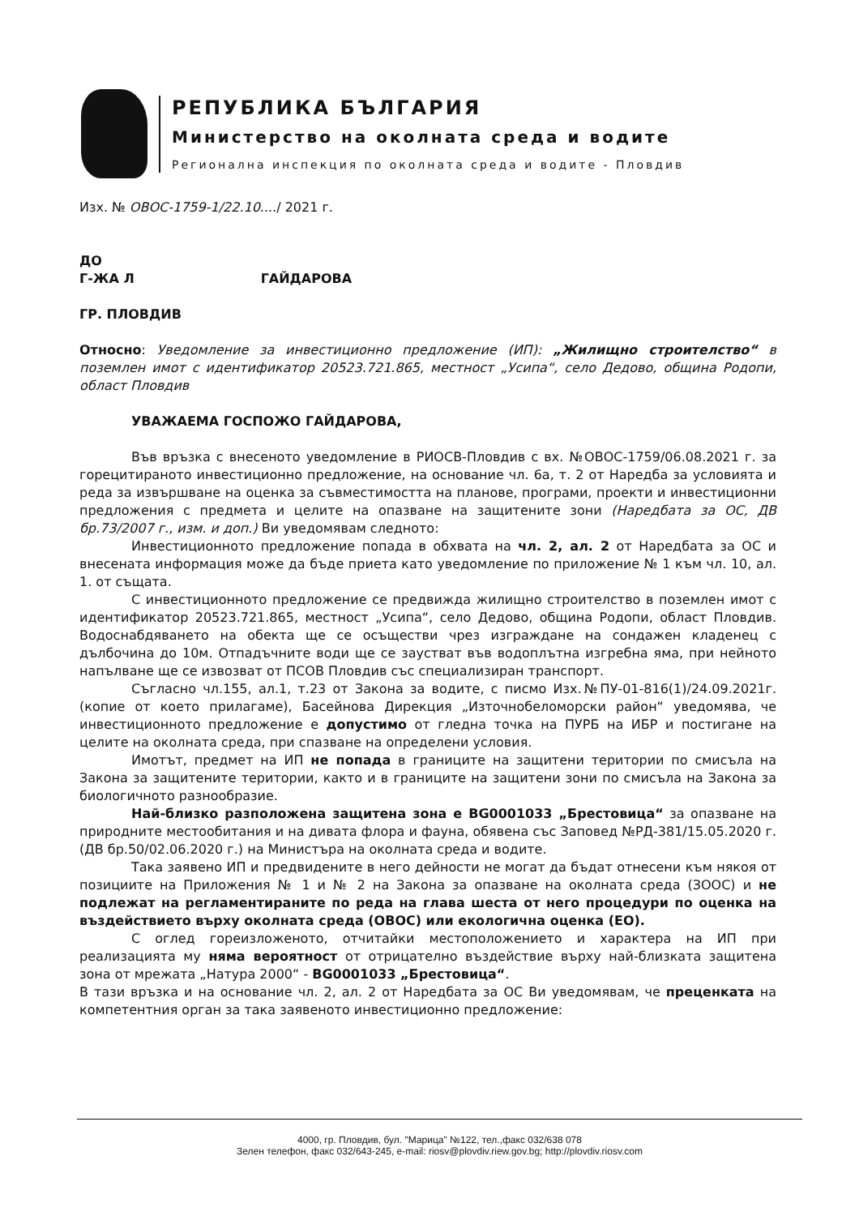РЕПУБЛИКА БЪЛГАРИЯ
Министерство на околната среда и водите
Регионална инспекция по околната среда и водите - Пловдив
Изх. № ОВОС-1759-1/22.10..../ 2021 г.
ДО
Г-ЖА Л ГАЙДАРОВА
ГР. ПЛОВДИВ
Относно: Уведомление за инвестиционно предложение (ИП): „Жилищно строителство“ в поземлен имот с идентификатор 20523.721.865, местност „Усипа“, село Дедово, община Родопи, област Пловдив
УВАЖАЕМА ГОСПОЖО ГАЙДАРОВА,
Във връзка с внесеното уведомление в РИОСВ-Пловдив с вх. №ОВОС-1759/06.08.2021 г. за горецитираното инвестиционно предложение, на основание чл. 6а, т. 2 от Наредба за условията и реда за извършване на оценка за съвместимостта на планове, програми, проекти и инвестиционни предложения с предмета и целите на опазване на защитените зони (Наредбата за ОС, ДВ бр.73/2007 г., изм. и доп.) Ви уведомявам следното:
Инвестиционното предложение попада в обхвата на чл. 2, ал. 2 от Наредбата за ОС и внесената информация може да бъде приета като уведомление по приложение № 1 към чл. 10, ал. 1. от същата.
С инвестиционното предложение се предвижда жилищно строителство в поземлен имот с идентификатор 20523.721.865, местност „Усипа“, село Дедово, община Родопи, област Пловдив. Водоснабдяването на обекта ще се осъществи чрез изграждане на сондажен кладенец с дълбочина до 10м. Отпадъчните води ще се заустват във водоплътна изгребна яма, при нейното напълване ще се извозват от ПСОВ Пловдив със специализиран транспорт.
Съгласно чл.155, ал.1, т.23 от Закона за водите, с писмо Изх.№ПУ-01-816(1)/24.09.2021г. (копие от което прилагаме), Басейнова Дирекция „Източнобеломорски район“ уведомява, че инвестиционното предложение е допустимо от гледна точка на ПУРБ на ИБР и постигане на целите на околната среда, при спазване на определени условия.
Имотът, предмет на ИП не попада в границите на защитени територии по смисъла на Закона за защитените територии, както и в границите на защитени зони по смисъла на Закона за биологичното разнообразие.
Най-близко разположена защитена зона е BG0001033 „Брестовица“ за опазване на природните местообитания и на дивата флора и фауна, обявена със Заповед №РД-381/15.05.2020 г. (ДВ бр.50/02.06.2020 г.) на Министъра на околната среда и водите.
Така заявено ИП и предвидените в него дейности не могат да бъдат отнесени към някоя от позициите на Приложения № 1 и № 2 на Закона за опазване на околната среда (ЗООС) и не подлежат на регламентираните по реда на глава шеста от него процедури по оценка на въздействието върху околната среда (ОВОС) или екологична оценка (ЕО).
С оглед гореизложеното, отчитайки местоположението и характера на ИП при реализацията му няма вероятност от отрицателно въздействие върху най-близката защитена зона от мрежата „Натура 2000“ - BG0001033 „Брестовица“.
В тази връзка и на основание чл. 2, ал. 2 от Наредбата за ОС Ви уведомявам, че преценката на компетентния орган за така заявеното инвестиционно предложение:
4000, гр. Пловдив, бул. "Марица" №122, тел.,факс 032/638 078
Зелен телефон, факс 032/643-245, e-mail: riosv@plovdiv.riew.gov.bg; http://plovdiv.riosv.com